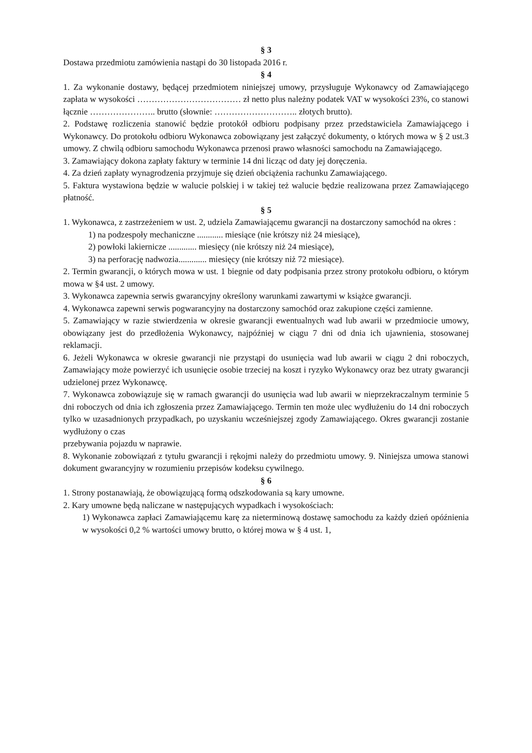§ 3
Dostawa przedmiotu zamówienia nastąpi do 30 listopada 2016 r.
§ 4
1. Za wykonanie dostawy, będącej przedmiotem niniejszej umowy, przysługuje Wykonawcy od Zamawiającego zapłata w wysokości ……………………………… zł netto plus należny podatek VAT w wysokości 23%, co stanowi łącznie ………………….. brutto (słownie: ……………………….. złotych brutto).
2. Podstawę rozliczenia stanowić będzie protokół odbioru podpisany przez przedstawiciela Zamawiającego i Wykonawcy. Do protokołu odbioru Wykonawca zobowiązany jest załączyć dokumenty, o których mowa w § 2 ust.3 umowy. Z chwilą odbioru samochodu Wykonawca przenosi prawo własności samochodu na Zamawiającego.
3. Zamawiający dokona zapłaty faktury w terminie 14 dni licząc od daty jej doręczenia.
4. Za dzień zapłaty wynagrodzenia przyjmuje się dzień obciążenia rachunku Zamawiającego.
5. Faktura wystawiona będzie w walucie polskiej i w takiej też walucie będzie realizowana przez Zamawiającego płatność.
§ 5
1. Wykonawca, z zastrzeżeniem w ust. 2, udziela Zamawiającemu gwarancji na dostarczony samochód na okres :
1) na podzespoły mechaniczne ............ miesiące (nie krótszy niż 24 miesiące),
2) powłoki lakiernicze ............. miesięcy (nie krótszy niż 24 miesiące),
3) na perforację nadwozia............. miesięcy (nie krótszy niż 72 miesiące).
2. Termin gwarancji, o których mowa w ust. 1 biegnie od daty podpisania przez strony protokołu odbioru, o którym mowa w §4 ust. 2 umowy.
3. Wykonawca zapewnia serwis gwarancyjny określony warunkami zawartymi w książce gwarancji.
4. Wykonawca zapewni serwis pogwarancyjny na dostarczony samochód oraz zakupione części zamienne.
5. Zamawiający w razie stwierdzenia w okresie gwarancji ewentualnych wad lub awarii w przedmiocie umowy, obowiązany jest do przedłożenia Wykonawcy, najpóźniej w ciągu 7 dni od dnia ich ujawnienia, stosowanej reklamacji.
6. Jeżeli Wykonawca w okresie gwarancji nie przystąpi do usunięcia wad lub awarii w ciągu 2 dni roboczych, Zamawiający może powierzyć ich usunięcie osobie trzeciej na koszt i ryzyko Wykonawcy oraz bez utraty gwarancji udzielonej przez Wykonawcę.
7. Wykonawca zobowiązuje się w ramach gwarancji do usunięcia wad lub awarii w nieprzekraczalnym terminie 5 dni roboczych od dnia ich zgłoszenia przez Zamawiającego. Termin ten może ulec wydłużeniu do 14 dni roboczych tylko w uzasadnionych przypadkach, po uzyskaniu wcześniejszej zgody Zamawiającego. Okres gwarancji zostanie wydłużony o czas
przebywania pojazdu w naprawie.
8. Wykonanie zobowiązań z tytułu gwarancji i rękojmi należy do przedmiotu umowy. 9. Niniejsza umowa stanowi dokument gwarancyjny w rozumieniu przepisów kodeksu cywilnego.
§ 6
1. Strony postanawiają, że obowiązującą formą odszkodowania są kary umowne.
2. Kary umowne będą naliczane w następujących wypadkach i wysokościach:
1) Wykonawca zapłaci Zamawiającemu karę za nieterminową dostawę samochodu za każdy dzień opóźnienia w wysokości 0,2 % wartości umowy brutto, o której mowa w § 4 ust. 1,